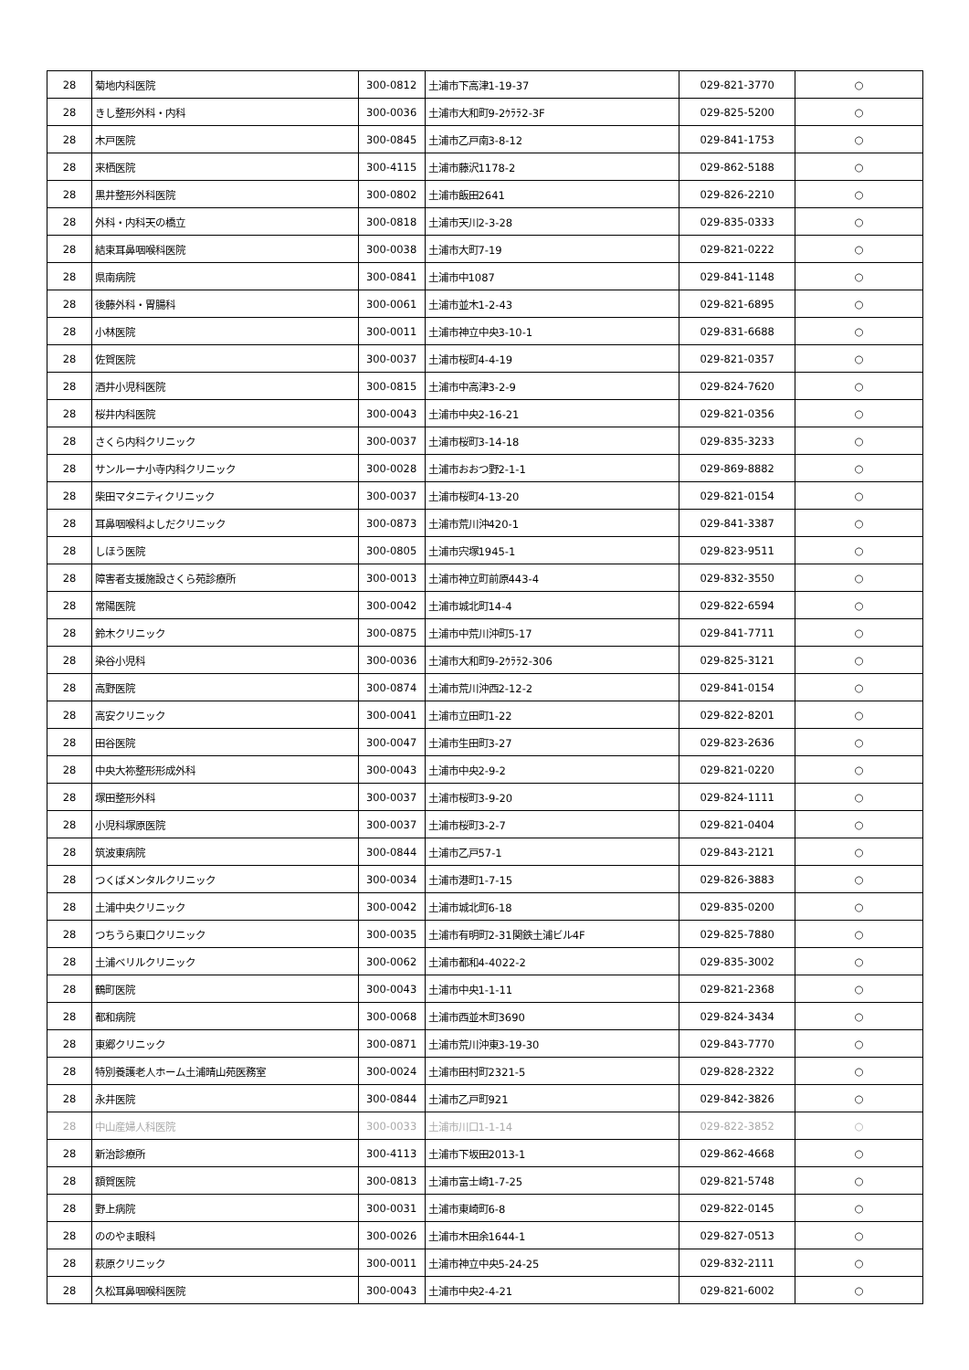| 28 | 菊地内科医院 | 300-0812 | 土浦市下高津1-19-37 | 029-821-3770 | ○ |
| 28 | きし整形外科・内科 | 300-0036 | 土浦市大和町9-2ｳﾗﾗ2-3F | 029-825-5200 | ○ |
| 28 | 木戸医院 | 300-0845 | 土浦市乙戸南3-8-12 | 029-841-1753 | ○ |
| 28 | 来栖医院 | 300-4115 | 土浦市藤沢1178-2 | 029-862-5188 | ○ |
| 28 | 黒井整形外科医院 | 300-0802 | 土浦市飯田2641 | 029-826-2210 | ○ |
| 28 | 外科・内科天の橋立 | 300-0818 | 土浦市天川2-3-28 | 029-835-0333 | ○ |
| 28 | 結束耳鼻咽喉科医院 | 300-0038 | 土浦市大町7-19 | 029-821-0222 | ○ |
| 28 | 県南病院 | 300-0841 | 土浦市中1087 | 029-841-1148 | ○ |
| 28 | 後藤外科・胃腸科 | 300-0061 | 土浦市並木1-2-43 | 029-821-6895 | ○ |
| 28 | 小林医院 | 300-0011 | 土浦市神立中央3-10-1 | 029-831-6688 | ○ |
| 28 | 佐賀医院 | 300-0037 | 土浦市桜町4-4-19 | 029-821-0357 | ○ |
| 28 | 酒井小児科医院 | 300-0815 | 土浦市中高津3-2-9 | 029-824-7620 | ○ |
| 28 | 桜井内科医院 | 300-0043 | 土浦市中央2-16-21 | 029-821-0356 | ○ |
| 28 | さくら内科クリニック | 300-0037 | 土浦市桜町3-14-18 | 029-835-3233 | ○ |
| 28 | サンルーナ小寺内科クリニック | 300-0028 | 土浦市おおつ野2-1-1 | 029-869-8882 | ○ |
| 28 | 柴田マタニティクリニック | 300-0037 | 土浦市桜町4-13-20 | 029-821-0154 | ○ |
| 28 | 耳鼻咽喉科よしだクリニック | 300-0873 | 土浦市荒川沖420-1 | 029-841-3387 | ○ |
| 28 | しほう医院 | 300-0805 | 土浦市宍塚1945-1 | 029-823-9511 | ○ |
| 28 | 障害者支援施設さくら苑診療所 | 300-0013 | 土浦市神立町前原443-4 | 029-832-3550 | ○ |
| 28 | 常陽医院 | 300-0042 | 土浦市城北町14-4 | 029-822-6594 | ○ |
| 28 | 鈴木クリニック | 300-0875 | 土浦市中荒川沖町5-17 | 029-841-7711 | ○ |
| 28 | 染谷小児科 | 300-0036 | 土浦市大和町9-2ｳﾗﾗ2-306 | 029-825-3121 | ○ |
| 28 | 高野医院 | 300-0874 | 土浦市荒川沖西2-12-2 | 029-841-0154 | ○ |
| 28 | 高安クリニック | 300-0041 | 土浦市立田町1-22 | 029-822-8201 | ○ |
| 28 | 田谷医院 | 300-0047 | 土浦市生田町3-27 | 029-823-2636 | ○ |
| 28 | 中央大祢整形形成外科 | 300-0043 | 土浦市中央2-9-2 | 029-821-0220 | ○ |
| 28 | 塚田整形外科 | 300-0037 | 土浦市桜町3-9-20 | 029-824-1111 | ○ |
| 28 | 小児科塚原医院 | 300-0037 | 土浦市桜町3-2-7 | 029-821-0404 | ○ |
| 28 | 筑波東病院 | 300-0844 | 土浦市乙戸57-1 | 029-843-2121 | ○ |
| 28 | つくばメンタルクリニック | 300-0034 | 土浦市港町1-7-15 | 029-826-3883 | ○ |
| 28 | 土浦中央クリニック | 300-0042 | 土浦市城北町6-18 | 029-835-0200 | ○ |
| 28 | つちうら東口クリニック | 300-0035 | 土浦市有明町2-31関鉄土浦ビル4F | 029-825-7880 | ○ |
| 28 | 土浦ベリルクリニック | 300-0062 | 土浦市都和4-4022-2 | 029-835-3002 | ○ |
| 28 | 鶴町医院 | 300-0043 | 土浦市中央1-1-11 | 029-821-2368 | ○ |
| 28 | 都和病院 | 300-0068 | 土浦市西並木町3690 | 029-824-3434 | ○ |
| 28 | 東郷クリニック | 300-0871 | 土浦市荒川沖東3-19-30 | 029-843-7770 | ○ |
| 28 | 特別養護老人ホーム土浦晴山苑医務室 | 300-0024 | 土浦市田村町2321-5 | 029-828-2322 | ○ |
| 28 | 永井医院 | 300-0844 | 土浦市乙戸町921 | 029-842-3826 | ○ |
| 28 | 中山産婦人科医院 | 300-0033 | 土浦市川口1-1-14 | 029-822-3852 | ○ |
| 28 | 新治診療所 | 300-4113 | 土浦市下坂田2013-1 | 029-862-4668 | ○ |
| 28 | 額賀医院 | 300-0813 | 土浦市富士崎1-7-25 | 029-821-5748 | ○ |
| 28 | 野上病院 | 300-0031 | 土浦市東崎町6-8 | 029-822-0145 | ○ |
| 28 | ののやま眼科 | 300-0026 | 土浦市木田余1644-1 | 029-827-0513 | ○ |
| 28 | 萩原クリニック | 300-0011 | 土浦市神立中央5-24-25 | 029-832-2111 | ○ |
| 28 | 久松耳鼻咽喉科医院 | 300-0043 | 土浦市中央2-4-21 | 029-821-6002 | ○ |